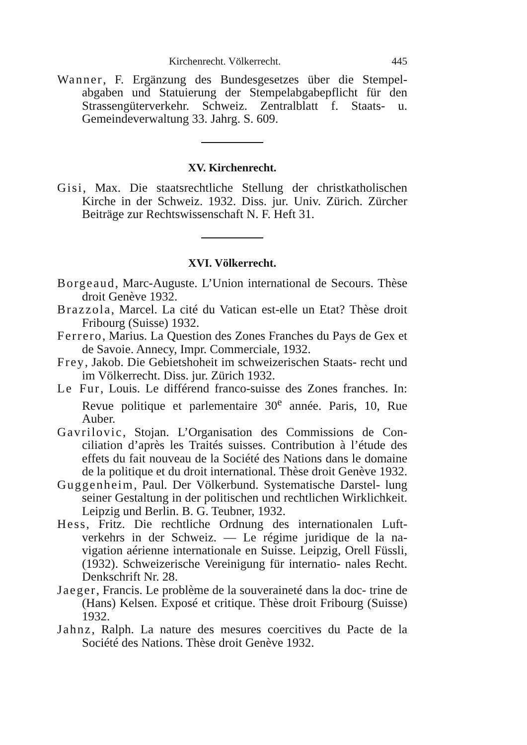Kirchenrecht. Völkerrecht. 445
Wanner, F. Ergänzung des Bundesgesetzes über die Stempel- abgaben und Statuierung der Stempelabgabepflicht für den Strassengüterverkehr. Schweiz. Zentralblatt f. Staats- u. Gemeindeverwaltung 33. Jahrg. S. 609.
XV. Kirchenrecht.
Gisi, Max. Die staatsrechtliche Stellung der christkatholischen Kirche in der Schweiz. 1932. Diss. jur. Univ. Zürich. Zürcher Beiträge zur Rechtswissenschaft N. F. Heft 31.
XVI. Völkerrecht.
Borgeaud, Marc-Auguste. L’Union international de Secours. Thèse droit Genève 1932.
Brazzola, Marcel. La cité du Vatican est-elle un Etat? Thèse droit Fribourg (Suisse) 1932.
Ferrero, Marius. La Question des Zones Franches du Pays de Gex et de Savoie. Annecy, Impr. Commerciale, 1932.
Frey, Jakob. Die Gebietshoheit im schweizerischen Staats- recht und im Völkerrecht. Diss. jur. Zürich 1932.
Le Fur, Louis. Le différend franco-suisse des Zones franches. In: Revue politique et parlementaire 30<sup>e</sup> année. Paris, 10, Rue Auber.
Gavrilovic, Stojan. L’Organisation des Commissions de Con- ciliation d’après les Traités suisses. Contribution à l’étude des effets du fait nouveau de la Société des Nations dans le domaine de la politique et du droit international. Thèse droit Genève 1932.
Guggenheim, Paul. Der Völkerbund. Systematische Darstel- lung seiner Gestaltung in der politischen und rechtlichen Wirklichkeit. Leipzig und Berlin. B. G. Teubner, 1932.
Hess, Fritz. Die rechtliche Ordnung des internationalen Luft- verkehrs in der Schweiz. — Le régime juridique de la na- vigation aérienne internationale en Suisse. Leipzig, Orell Füssli, (1932). Schweizerische Vereinigung für internatio- nales Recht. Denkschrift Nr. 28.
Jaeger, Francis. Le problème de la souveraineté dans la doc- trine de (Hans) Kelsen. Exposé et critique. Thèse droit Fribourg (Suisse) 1932.
Jahnz, Ralph. La nature des mesures coercitives du Pacte de la Société des Nations. Thèse droit Genève 1932.